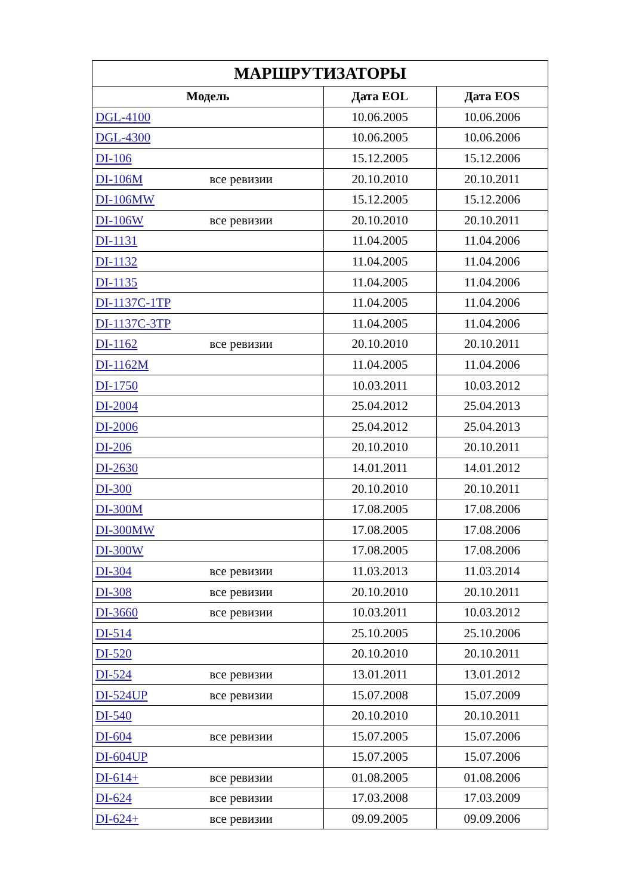| МАРШРУТИЗАТОРЫ | | |
| --- | --- | --- |
| Модель | Дата EOL | Дата EOS |
| DGL-4100 | 10.06.2005 | 10.06.2006 |
| DGL-4300 | 10.06.2005 | 10.06.2006 |
| DI-106 | 15.12.2005 | 15.12.2006 |
| DI-106M все ревизии | 20.10.2010 | 20.10.2011 |
| DI-106MW | 15.12.2005 | 15.12.2006 |
| DI-106W все ревизии | 20.10.2010 | 20.10.2011 |
| DI-1131 | 11.04.2005 | 11.04.2006 |
| DI-1132 | 11.04.2005 | 11.04.2006 |
| DI-1135 | 11.04.2005 | 11.04.2006 |
| DI-1137C-1TP | 11.04.2005 | 11.04.2006 |
| DI-1137C-3TP | 11.04.2005 | 11.04.2006 |
| DI-1162 все ревизии | 20.10.2010 | 20.10.2011 |
| DI-1162M | 11.04.2005 | 11.04.2006 |
| DI-1750 | 10.03.2011 | 10.03.2012 |
| DI-2004 | 25.04.2012 | 25.04.2013 |
| DI-2006 | 25.04.2012 | 25.04.2013 |
| DI-206 | 20.10.2010 | 20.10.2011 |
| DI-2630 | 14.01.2011 | 14.01.2012 |
| DI-300 | 20.10.2010 | 20.10.2011 |
| DI-300M | 17.08.2005 | 17.08.2006 |
| DI-300MW | 17.08.2005 | 17.08.2006 |
| DI-300W | 17.08.2005 | 17.08.2006 |
| DI-304 все ревизии | 11.03.2013 | 11.03.2014 |
| DI-308 все ревизии | 20.10.2010 | 20.10.2011 |
| DI-3660 все ревизии | 10.03.2011 | 10.03.2012 |
| DI-514 | 25.10.2005 | 25.10.2006 |
| DI-520 | 20.10.2010 | 20.10.2011 |
| DI-524 все ревизии | 13.01.2011 | 13.01.2012 |
| DI-524UP все ревизии | 15.07.2008 | 15.07.2009 |
| DI-540 | 20.10.2010 | 20.10.2011 |
| DI-604 все ревизии | 15.07.2005 | 15.07.2006 |
| DI-604UP | 15.07.2005 | 15.07.2006 |
| DI-614+ все ревизии | 01.08.2005 | 01.08.2006 |
| DI-624 все ревизии | 17.03.2008 | 17.03.2009 |
| DI-624+ все ревизии | 09.09.2005 | 09.09.2006 |